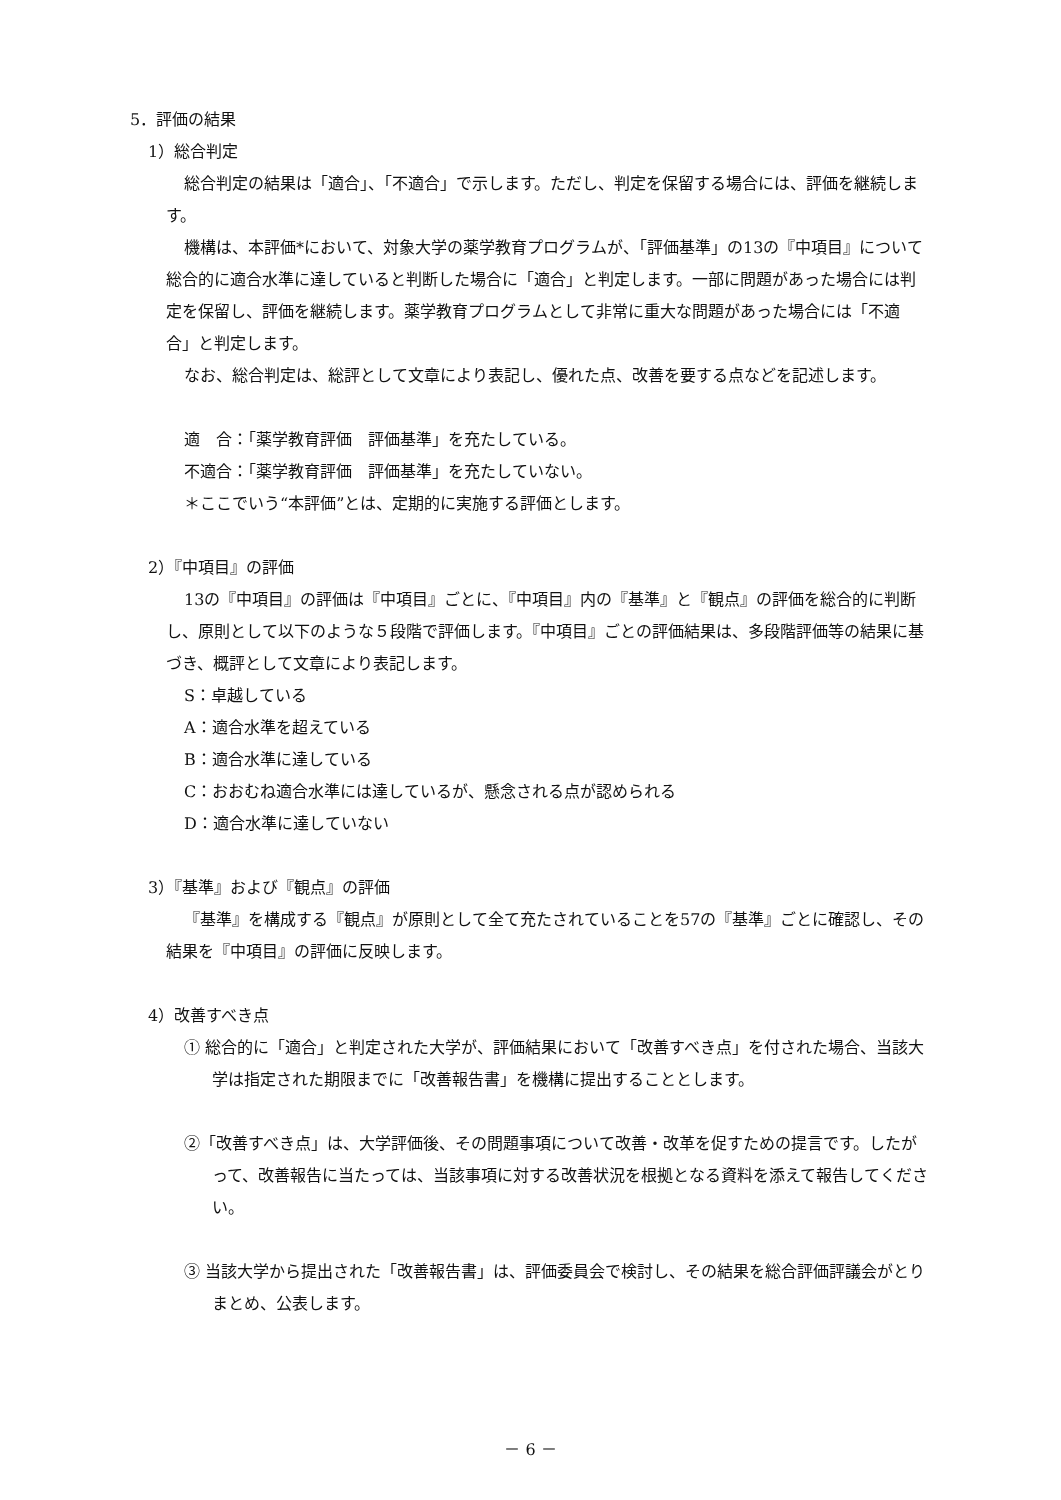5．評価の結果
1）総合判定
総合判定の結果は「適合」、「不適合」で示します。ただし、判定を保留する場合には、評価を継続します。
機構は、本評価*において、対象大学の薬学教育プログラムが、「評価基準」の13の『中項目』について総合的に適合水準に達していると判断した場合に「適合」と判定します。一部に問題があった場合には判定を保留し、評価を継続します。薬学教育プログラムとして非常に重大な問題があった場合には「不適合」と判定します。
なお、総合判定は、総評として文章により表記し、優れた点、改善を要する点などを記述します。
適　合：「薬学教育評価　評価基準」を充たしている。
不適合：「薬学教育評価　評価基準」を充たしていない。
＊ここでいう“本評価”とは、定期的に実施する評価とします。
2）『中項目』の評価
13の『中項目』の評価は『中項目』ごとに、『中項目』内の『基準』と『観点』の評価を総合的に判断し、原則として以下のような５段階で評価します。『中項目』ごとの評価結果は、多段階評価等の結果に基づき、概評として文章により表記します。
S：卓越している
A：適合水準を超えている
B：適合水準に達している
C：おおむね適合水準には達しているが、懸念される点が認められる
D：適合水準に達していない
3）『基準』および『観点』の評価
『基準』を構成する『観点』が原則として全て充たされていることを57の『基準』ごとに確認し、その結果を『中項目』の評価に反映します。
4）改善すべき点
① 総合的に「適合」と判定された大学が、評価結果において「改善すべき点」を付された場合、当該大学は指定された期限までに「改善報告書」を機構に提出することとします。
②「改善すべき点」は、大学評価後、その問題事項について改善・改革を促すための提言です。したがって、改善報告に当たっては、当該事項に対する改善状況を根拠となる資料を添えて報告してください。
③ 当該大学から提出された「改善報告書」は、評価委員会で検討し、その結果を総合評価評議会がとりまとめ、公表します。
－ 6 －